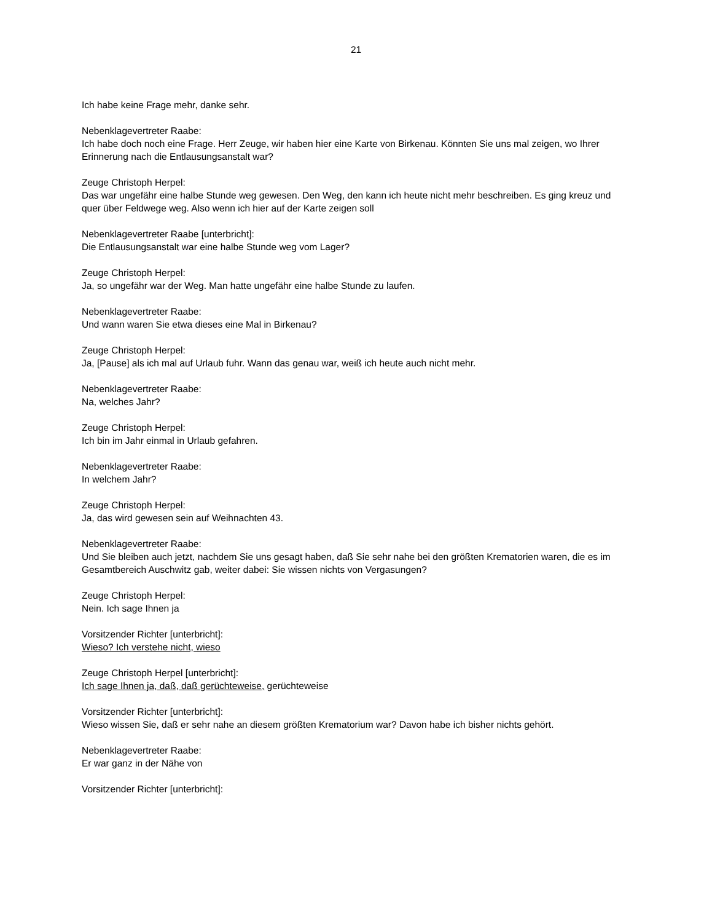21
Ich habe keine Frage mehr, danke sehr.
Nebenklagevertreter Raabe:
Ich habe doch noch eine Frage. Herr Zeuge, wir haben hier eine Karte von Birkenau. Könnten Sie uns mal zeigen, wo Ihrer Erinnerung nach die Entlausungsanstalt war?
Zeuge Christoph Herpel:
Das war ungefähr eine halbe Stunde weg gewesen. Den Weg, den kann ich heute nicht mehr beschreiben. Es ging kreuz und quer über Feldwege weg. Also wenn ich hier auf der Karte zeigen soll
Nebenklagevertreter Raabe [unterbricht]:
Die Entlausungsanstalt war eine halbe Stunde weg vom Lager?
Zeuge Christoph Herpel:
Ja, so ungefähr war der Weg. Man hatte ungefähr eine halbe Stunde zu laufen.
Nebenklagevertreter Raabe:
Und wann waren Sie etwa dieses eine Mal in Birkenau?
Zeuge Christoph Herpel:
Ja, [Pause] als ich mal auf Urlaub fuhr. Wann das genau war, weiß ich heute auch nicht mehr.
Nebenklagevertreter Raabe:
Na, welches Jahr?
Zeuge Christoph Herpel:
Ich bin im Jahr einmal in Urlaub gefahren.
Nebenklagevertreter Raabe:
In welchem Jahr?
Zeuge Christoph Herpel:
Ja, das wird gewesen sein auf Weihnachten 43.
Nebenklagevertreter Raabe:
Und Sie bleiben auch jetzt, nachdem Sie uns gesagt haben, daß Sie sehr nahe bei den größten Krematorien waren, die es im Gesamtbereich Auschwitz gab, weiter dabei: Sie wissen nichts von Vergasungen?
Zeuge Christoph Herpel:
Nein. Ich sage Ihnen ja
Vorsitzender Richter [unterbricht]:
Wieso? Ich verstehe nicht, wieso
Zeuge Christoph Herpel [unterbricht]:
Ich sage Ihnen ja, daß, daß gerüchteweise, gerüchteweise
Vorsitzender Richter [unterbricht]:
Wieso wissen Sie, daß er sehr nahe an diesem größten Krematorium war? Davon habe ich bisher nichts gehört.
Nebenklagevertreter Raabe:
Er war ganz in der Nähe von
Vorsitzender Richter [unterbricht]: